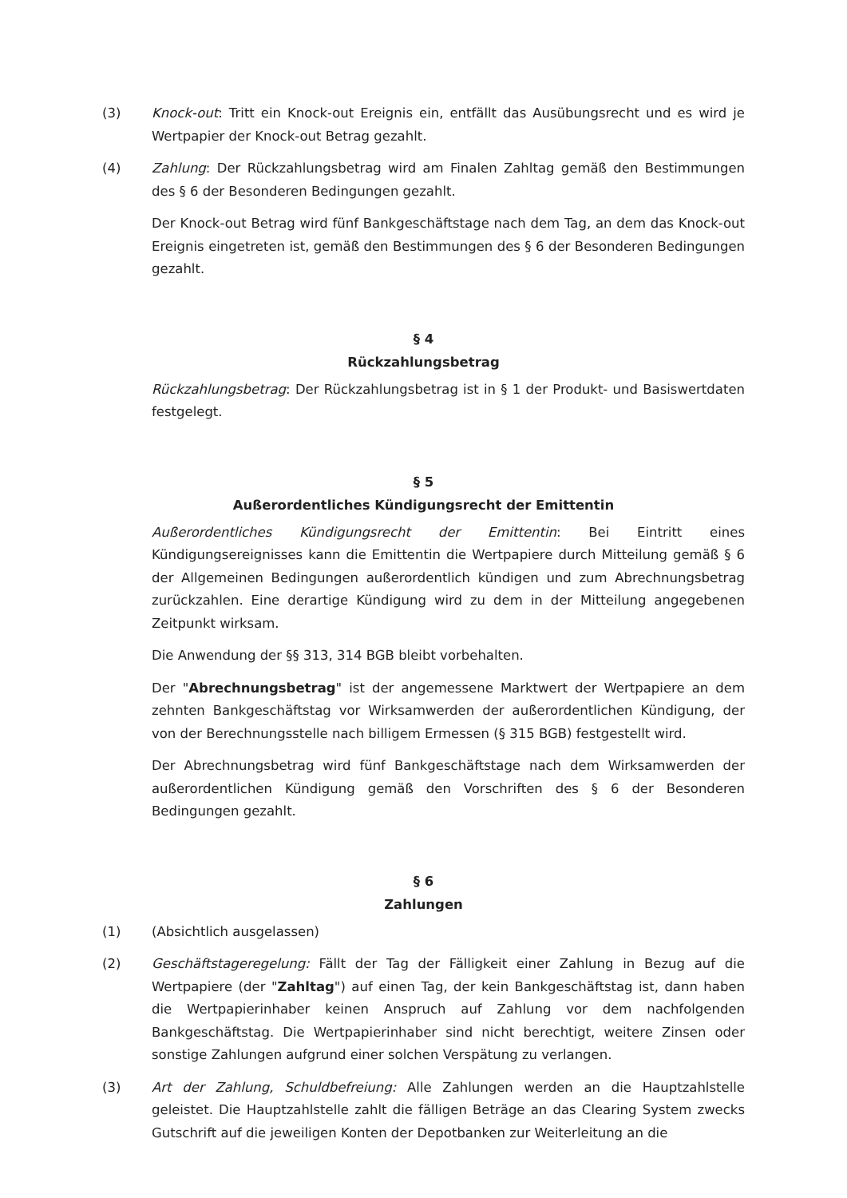(3) Knock-out: Tritt ein Knock-out Ereignis ein, entfällt das Ausübungsrecht und es wird je Wertpapier der Knock-out Betrag gezahlt.
(4) Zahlung: Der Rückzahlungsbetrag wird am Finalen Zahltag gemäß den Bestimmungen des § 6 der Besonderen Bedingungen gezahlt.
Der Knock-out Betrag wird fünf Bankgeschäftstage nach dem Tag, an dem das Knock-out Ereignis eingetreten ist, gemäß den Bestimmungen des § 6 der Besonderen Bedingungen gezahlt.
§ 4
Rückzahlungsbetrag
Rückzahlungsbetrag: Der Rückzahlungsbetrag ist in § 1 der Produkt- und Basiswertdaten festgelegt.
§ 5
Außerordentliches Kündigungsrecht der Emittentin
Außerordentliches Kündigungsrecht der Emittentin: Bei Eintritt eines Kündigungsereignisses kann die Emittentin die Wertpapiere durch Mitteilung gemäß § 6 der Allgemeinen Bedingungen außerordentlich kündigen und zum Abrechnungsbetrag zurückzahlen. Eine derartige Kündigung wird zu dem in der Mitteilung angegebenen Zeitpunkt wirksam.
Die Anwendung der §§ 313, 314 BGB bleibt vorbehalten.
Der "Abrechnungsbetrag" ist der angemessene Marktwert der Wertpapiere an dem zehnten Bankgeschäftstag vor Wirksamwerden der außerordentlichen Kündigung, der von der Berechnungsstelle nach billigem Ermessen (§ 315 BGB) festgestellt wird.
Der Abrechnungsbetrag wird fünf Bankgeschäftstage nach dem Wirksamwerden der außerordentlichen Kündigung gemäß den Vorschriften des § 6 der Besonderen Bedingungen gezahlt.
§ 6
Zahlungen
(1) (Absichtlich ausgelassen)
(2) Geschäftstageregelung: Fällt der Tag der Fälligkeit einer Zahlung in Bezug auf die Wertpapiere (der "Zahltag") auf einen Tag, der kein Bankgeschäftstag ist, dann haben die Wertpapierinhaber keinen Anspruch auf Zahlung vor dem nachfolgenden Bankgeschäftstag. Die Wertpapierinhaber sind nicht berechtigt, weitere Zinsen oder sonstige Zahlungen aufgrund einer solchen Verspätung zu verlangen.
(3) Art der Zahlung, Schuldbefreiung: Alle Zahlungen werden an die Hauptzahlstelle geleistet. Die Hauptzahlstelle zahlt die fälligen Beträge an das Clearing System zwecks Gutschrift auf die jeweiligen Konten der Depotbanken zur Weiterleitung an die